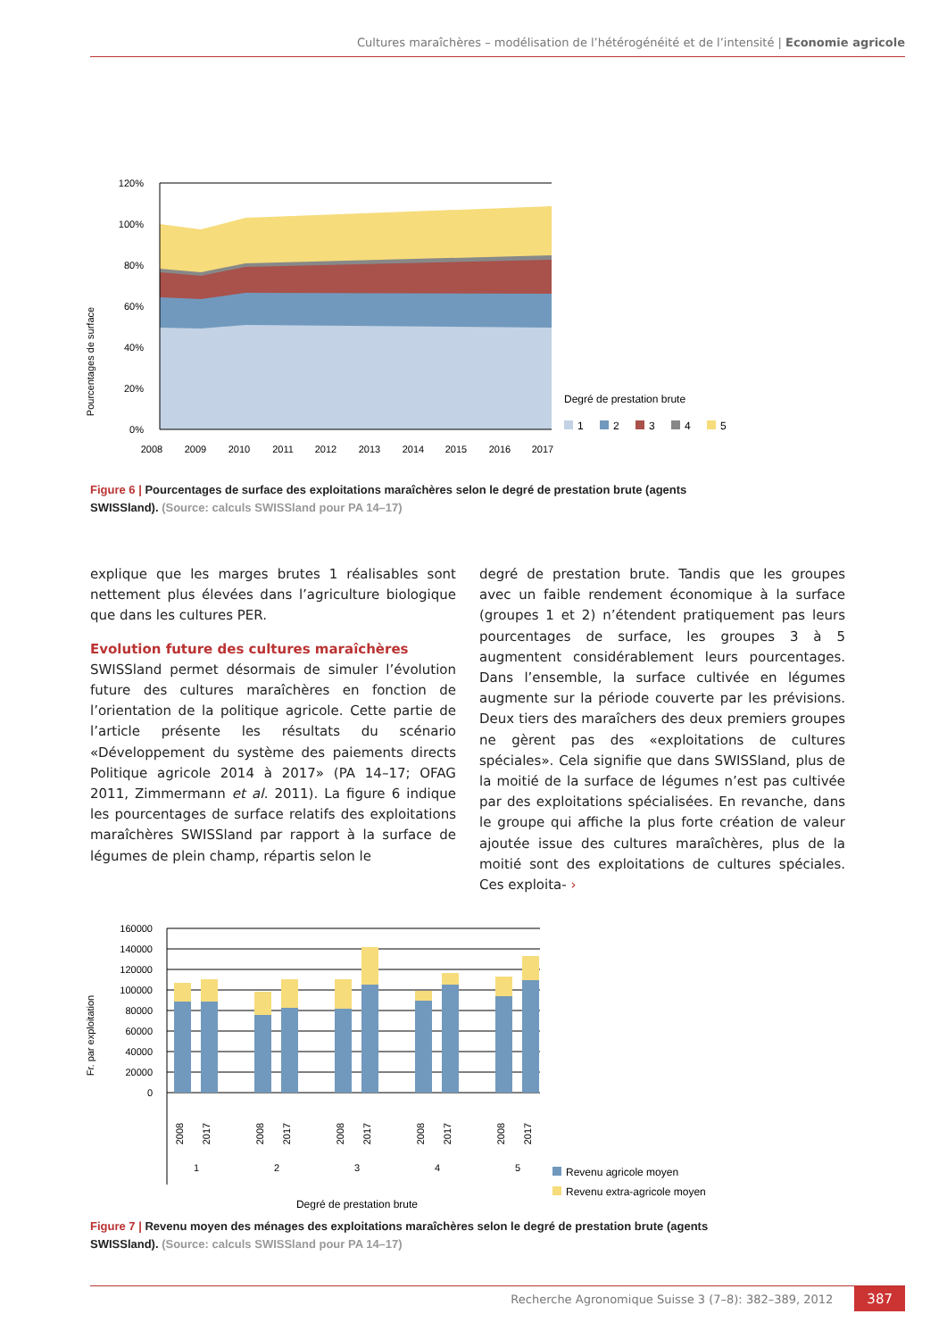Cultures maraîchères – modélisation de l’hétérogénéité et de l’intensité | Economie agricole
Pourcentages de surface
120%
100%
80%
60%
40%
20%
0%
2008
2009
2010
2011
2012
2013
2014
2015
2016
2017
Degré de prestation brute
1
2
3
4
5
Figure 6 | Pourcentages de surface des exploitations maraîchères selon le degré de prestation brute (agents SWISSland). (Source: calculs SWISSland pour PA 14–17)
explique que les marges brutes 1 réalisables sont nettement plus élevées dans l’agriculture biologique que dans les cultures PER.
Evolution future des cultures maraîchères
SWISSland permet désormais de simuler l’évolution future des cultures maraîchères en fonction de l’orientation de la politique agricole. Cette partie de l’article présente les résultats du scénario «Développement du système des paiements directs Politique agricole 2014 à 2017» (PA 14–17; OFAG 2011, Zimmermann et al. 2011). La figure 6 indique les pourcentages de surface relatifs des exploitations maraîchères SWISSland par rapport à la surface de légumes de plein champ, répartis selon le
degré de prestation brute. Tandis que les groupes avec un faible rendement économique à la surface (groupes 1 et 2) n’étendent pratiquement pas leurs pourcentages de surface, les groupes 3 à 5 augmentent considérablement leurs pourcentages. Dans l’ensemble, la surface cultivée en légumes augmente sur la période couverte par les prévisions. Deux tiers des maraîchers des deux premiers groupes ne gèrent pas des «exploitations de cultures spéciales». Cela signifie que dans SWISSland, plus de la moitié de la surface de légumes n’est pas cultivée par des exploitations spécialisées. En revanche, dans le groupe qui affiche la plus forte création de valeur ajoutée issue des cultures maraîchères, plus de la moitié sont des exploitations de cultures spéciales. Ces exploita- ›
Fr. par exploitation
160000
140000
120000
100000
80000
60000
40000
20000
0
2008
2017
2008
2017
2008
2017
2008
2017
2008
2017
1
2
3
4
5
Degré de prestation brute
Revenu agricole moyen
Revenu extra-agricole moyen
Figure 7 | Revenu moyen des ménages des exploitations maraîchères selon le degré de prestation brute (agents SWISSland). (Source: calculs SWISSland pour PA 14–17)
Recherche Agronomique Suisse 3 (7–8): 382–389, 2012 387